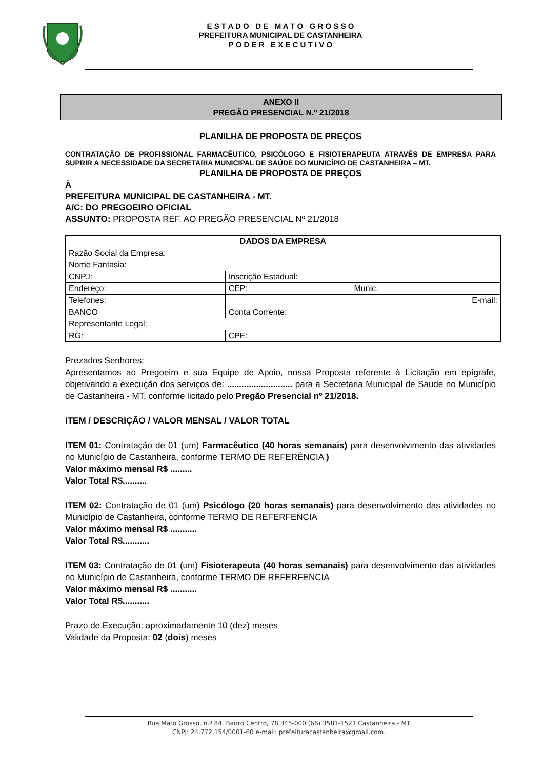E S T A D O D E M A T O G R O S S O
PREFEITURA MUNICIPAL DE CASTANHEIRA
P O D E R E X E C U T I V O
ANEXO II
PREGÃO PRESENCIAL N.º 21/2018
PLANILHA DE PROPOSTA DE PREÇOS
CONTRATAÇÃO DE PROFISSIONAL FARMACÊUTICO, PSICÓLOGO E FISIOTERAPEUTA ATRAVÉS DE EMPRESA PARA SUPRIR A NECESSIDADE DA SECRETARIA MUNICIPAL DE SAÚDE DO MUNICÍPIO DE CASTANHEIRA – MT.
PLANILHA DE PROPOSTA DE PREÇOS
À
PREFEITURA MUNICIPAL DE CASTANHEIRA - MT.
A/C: DO PREGOEIRO OFICIAL
ASSUNTO: PROPOSTA REF. AO PREGÃO PRESENCIAL Nº 21/2018
| DADOS DA EMPRESA | | | |
| Razão Social da Empresa: | | | |
| Nome Fantasia: | | | |
| CNPJ: | | Inscrição Estadual: | |
| Endereço: | | CEP: | Munic. |
| Telefones: | | E-mail: | |
| BANCO | | Conta Corrente: | |
| Representante Legal: | | | |
| RG: | | CPF: | |
Prezados Senhores:
Apresentamos ao Pregoeiro e sua Equipe de Apoio, nossa Proposta referente à Licitação em epígrafe, objetivando a execução dos serviços de: ........................... para a Secretaria Municipal de Saude no Município de Castanheira - MT, conforme licitado pelo Pregão Presencial nº 21/2018.
ITEM / DESCRIÇÃO / VALOR MENSAL / VALOR TOTAL
ITEM 01: Contratação de 01 (um) Farmacêutico (40 horas semanais) para desenvolvimento das atividades no Município de Castanheira, conforme TERMO DE REFERÊNCIA )
Valor máximo mensal R$ .........
Valor Total R$..........
ITEM 02: Contratação de 01 (um) Psicólogo (20 horas semanais) para desenvolvimento das atividades no Município de Castanheira, conforme TERMO DE REFERFENCIA
Valor máximo mensal R$ ...........
Valor Total R$...........
ITEM 03: Contratação de 01 (um) Fisioterapeuta (40 horas semanais) para desenvolvimento das atividades no Município de Castanheira, conforme TERMO DE REFERFENCIA
Valor máximo mensal R$ ...........
Valor Total R$...........
Prazo de Execução: aproximadamente 10 (dez) meses
Validade da Proposta: 02 (dois) meses
Rua Mato Grosso, n.º 84, Bairro Centro, 78.345-000 (66) 3581-1521 Castanheira - MT
CNPJ: 24.772.154/0001-60 e-mail: prefeituracastanheira@gmail.com.